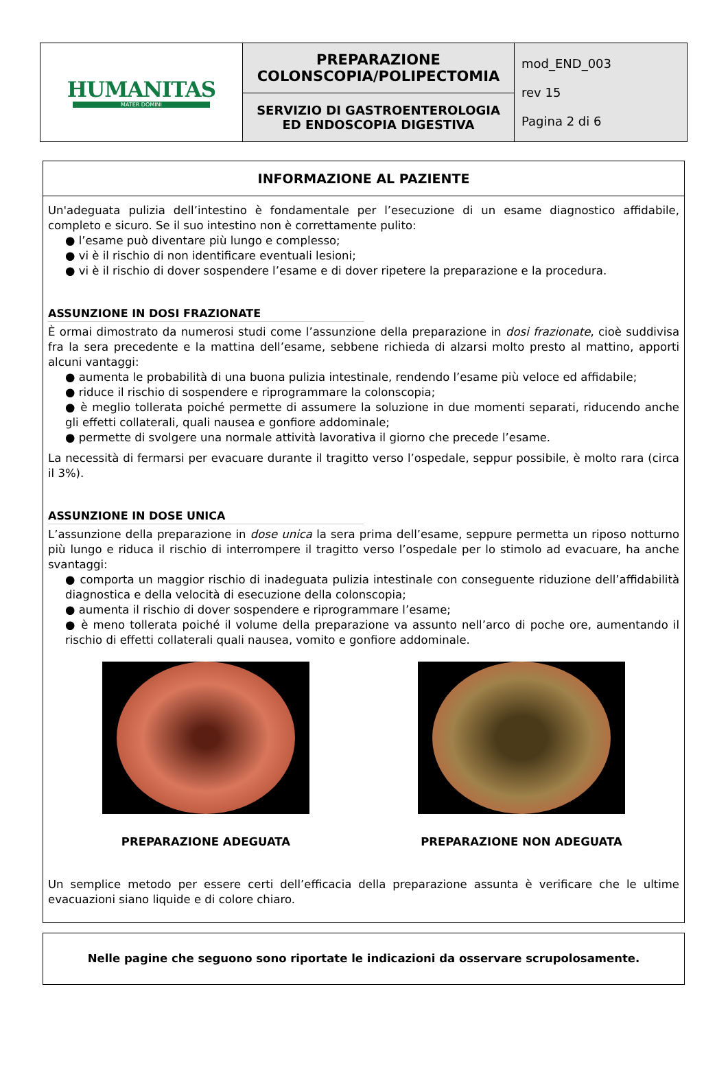| HUMANITAS MATER DOMINI | PREPARAZIONE COLONSCOPIA/POLIPECTOMIA | mod_END_003 rev 15 Pagina 2 di 6 |
| | SERVIZIO DI GASTROENTEROLOGIA ED ENDOSCOPIA DIGESTIVA | |
INFORMAZIONE AL PAZIENTE
Un'adeguata pulizia dell’intestino è fondamentale per l’esecuzione di un esame diagnostico affidabile, completo e sicuro. Se il suo intestino non è correttamente pulito:
● l’esame può diventare più lungo e complesso;
● vi è il rischio di non identificare eventuali lesioni;
● vi è il rischio di dover sospendere l’esame e di dover ripetere la preparazione e la procedura.
ASSUNZIONE IN DOSI FRAZIONATE
È ormai dimostrato da numerosi studi come l’assunzione della preparazione in dosi frazionate, cioè suddivisa fra la sera precedente e la mattina dell’esame, sebbene richieda di alzarsi molto presto al mattino, apporti alcuni vantaggi:
● aumenta le probabilità di una buona pulizia intestinale, rendendo l’esame più veloce ed affidabile;
● riduce il rischio di sospendere e riprogrammare la colonscopia;
● è meglio tollerata poiché permette di assumere la soluzione in due momenti separati, riducendo anche gli effetti collaterali, quali nausea e gonfiore addominale;
● permette di svolgere una normale attività lavorativa il giorno che precede l’esame.
La necessità di fermarsi per evacuare durante il tragitto verso l’ospedale, seppur possibile, è molto rara (circa il 3%).
ASSUNZIONE IN DOSE UNICA
L’assunzione della preparazione in dose unica la sera prima dell’esame, seppure permetta un riposo notturno più lungo e riduca il rischio di interrompere il tragitto verso l’ospedale per lo stimolo ad evacuare, ha anche svantaggi:
● comporta un maggior rischio di inadeguata pulizia intestinale con conseguente riduzione dell’affidabilità diagnostica e della velocità di esecuzione della colonscopia;
● aumenta il rischio di dover sospendere e riprogrammare l’esame;
● è meno tollerata poiché il volume della preparazione va assunto nell’arco di poche ore, aumentando il rischio di effetti collaterali quali nausea, vomito e gonfiore addominale.
PREPARAZIONE ADEGUATA PREPARAZIONE NON ADEGUATA
Un semplice metodo per essere certi dell’efficacia della preparazione assunta è verificare che le ultime evacuazioni siano liquide e di colore chiaro.
Nelle pagine che seguono sono riportate le indicazioni da osservare scrupolosamente.